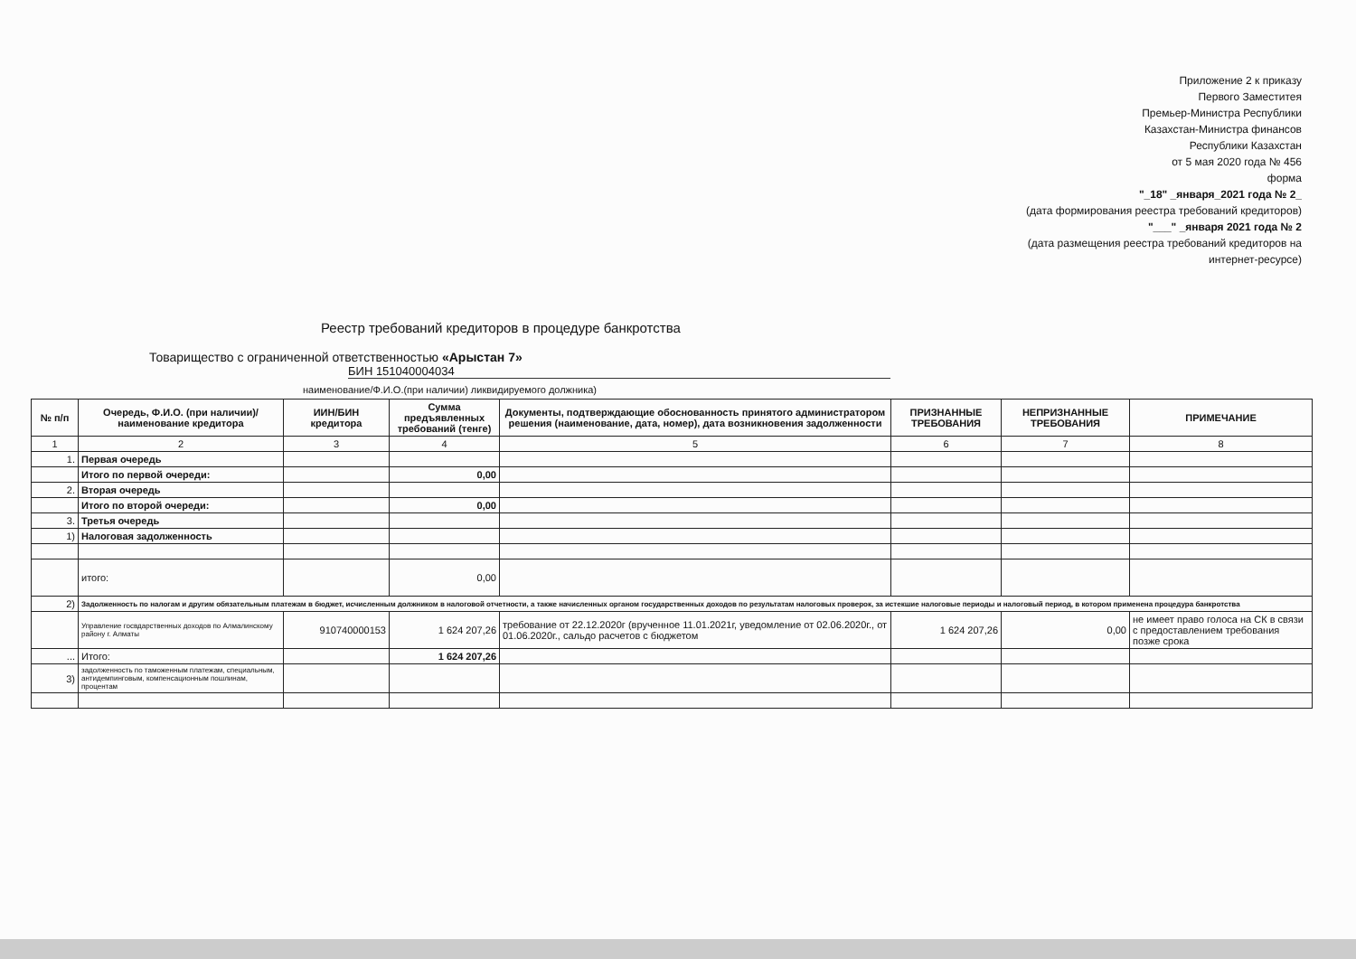Приложение 2 к приказу
Первого Заместитея
Премьер-Министра Республики
Казахстан-Министра финансов
Республики Казахстан
от 5 мая 2020 года № 456
форма
"_18" _января_2021 года № 2_
(дата формирования реестра требований кредиторов)
"___" _января 2021 года № 2
(дата размещения реестра требований кредиторов на
интернет-ресурсе)
Реестр требований кредиторов в процедуре банкротства
Товарищество с ограниченной ответственностью «Арыстан 7»
БИН 151040004034
наименование/Ф.И.О.(при наличии) ликвидируемого должника)
| № п/п | Очередь, Ф.И.О. (при наличии)/наименование кредитора | ИИН/БИН кредитора | Сумма предъявленных требований (тенге) | Документы, подтверждающие обоснованность принятого администратором решения (наименование, дата, номер), дата возникновения задолженности | ПРИЗНАННЫЕ ТРЕБОВАНИЯ | НЕПРИЗНАННЫЕ ТРЕБОВАНИЯ | ПРИМЕЧАНИЕ |
| --- | --- | --- | --- | --- | --- | --- | --- |
| 1 | 2 | 3 | 4 | 5 | 6 | 7 | 8 |
| 1. | Первая очередь | | | | | | |
| | Итого по первой очереди: | | 0,00 | | | | |
| 2. | Вторая очередь | | | | | | |
| | Итого по второй очереди: | | 0,00 | | | | |
| 3. | Третья очередь | | | | | | |
| 1) | Налоговая задолженность | | | | | | |
| | итого: | | 0,00 | | | | |
| 2) | Задолженность по налогам и другим обязательным платежам в бюджет, исчисленным должником в налоговой отчетности, а также начисленных органом государственных доходов по результатам налоговых проверок, за истекшие налоговые периоды и налоговый период, в котором применена процедура банкротства | | | | | | |
| | Управление госвдарственных доходов по Алмалинскому району г. Алматы | 910740000153 | 1 624 207,26 | требование от 22.12.2020г (врученное 11.01.2021г, уведомление от 02.06.2020г., от 01.06.2020г., сальдо расчетов с бюджетом | 1 624 207,26 | 0,00 | не имеет право голоса на СК в связи с предоставлением требования позже срока |
| ... | Итого: | | 1 624 207,26 | | | | |
| 3) | задолженность по таможенным платежам, специальным, антидемпинговым, компенсационным пошлинам, процентам | | | | | | |